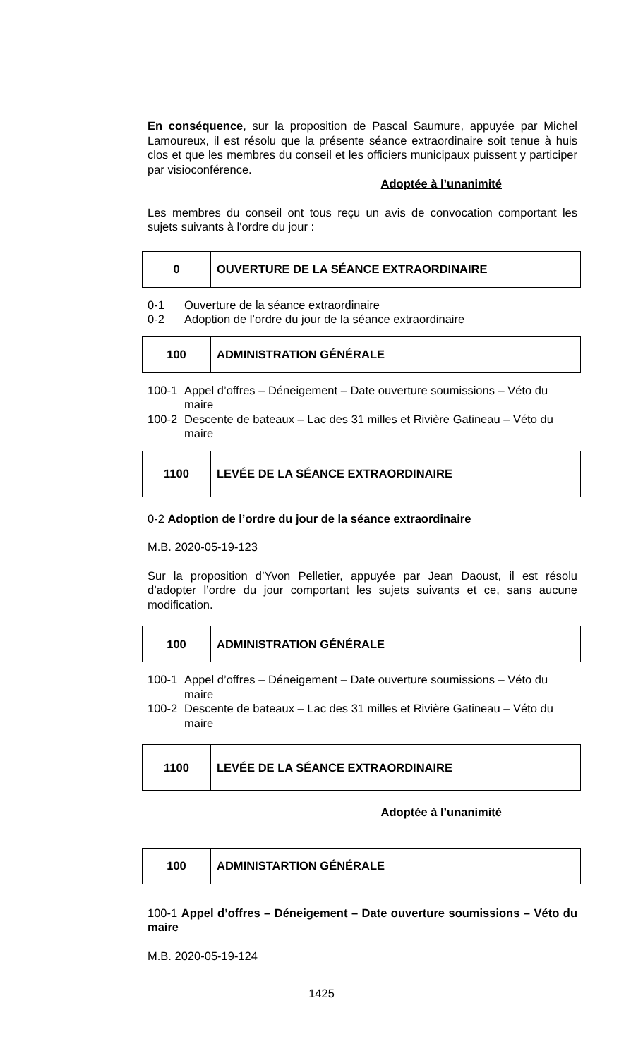En conséquence, sur la proposition de Pascal Saumure, appuyée par Michel Lamoureux, il est résolu que la présente séance extraordinaire soit tenue à huis clos et que les membres du conseil et les officiers municipaux puissent y participer par visioconférence.
Adoptée à l’unanimité
Les membres du conseil ont tous reçu un avis de convocation comportant les sujets suivants à l'ordre du jour :
| 0 | OUVERTURE DE LA SÉANCE EXTRAORDINAIRE |
0-1 Ouverture de la séance extraordinaire
0-2 Adoption de l’ordre du jour de la séance extraordinaire
| 100 | ADMINISTRATION GÉNÉRALE |
100-1 Appel d’offres – Déneigement – Date ouverture soumissions – Véto du maire
100-2 Descente de bateaux – Lac des 31 milles et Rivière Gatineau – Véto du maire
| 1100 | LEVÉE DE LA SÉANCE EXTRAORDINAIRE |
0-2 Adoption de l’ordre du jour de la séance extraordinaire
M.B. 2020-05-19-123
Sur la proposition d’Yvon Pelletier, appuyée par Jean Daoust, il est résolu d’adopter l’ordre du jour comportant les sujets suivants et ce, sans aucune modification.
| 100 | ADMINISTRATION GÉNÉRALE |
100-1 Appel d’offres – Déneigement – Date ouverture soumissions – Véto du maire
100-2 Descente de bateaux – Lac des 31 milles et Rivière Gatineau – Véto du maire
| 1100 | LEVÉE DE LA SÉANCE EXTRAORDINAIRE |
Adoptée à l’unanimité
| 100 | ADMINISTARTION GÉNÉRALE |
100-1 Appel d’offres – Déneigement – Date ouverture soumissions – Véto du maire
M.B. 2020-05-19-124
1425